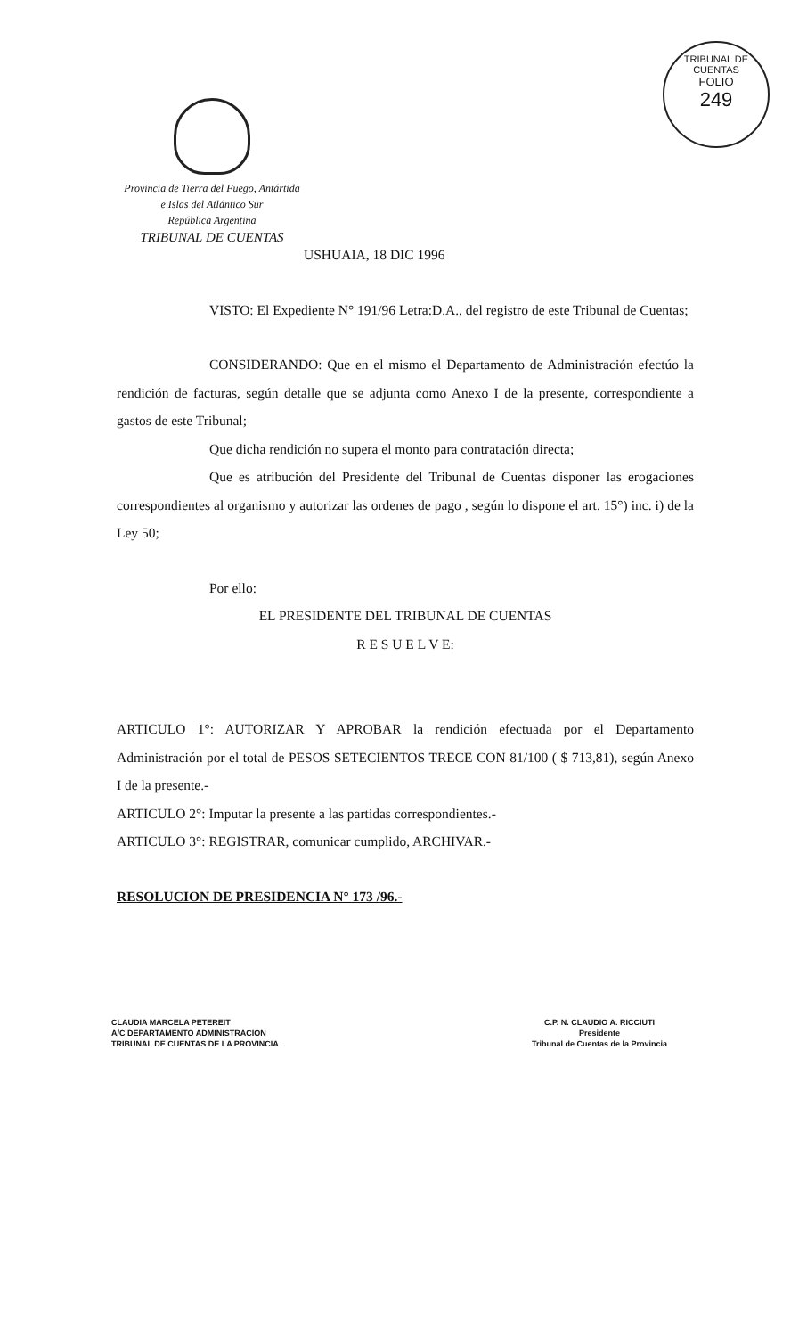Provincia de Tierra del Fuego, Antártida
e Islas del Atlántico Sur
República Argentina
TRIBUNAL DE CUENTAS
TRIBUNAL DE CUENTAS
FOLIO
249
USHUAIA, 18 DIC 1996
VISTO: El Expediente N° 191/96 Letra:D.A., del registro de este Tribunal de Cuentas;
CONSIDERANDO: Que en el mismo el Departamento de Administración efectúo la rendición de facturas, según detalle que se adjunta como Anexo I de la presente, correspondiente a gastos de este Tribunal;
Que dicha rendición no supera el monto para contratación directa;
Que es atribución del Presidente del Tribunal de Cuentas disponer las erogaciones correspondientes al organismo y autorizar las ordenes de pago , según lo dispone el art. 15°) inc. i) de la Ley 50;
Por ello:
EL PRESIDENTE DEL TRIBUNAL DE CUENTAS
R E S U E L V E:
ARTICULO 1°: AUTORIZAR Y APROBAR la rendición efectuada por el Departamento Administración por el total de PESOS SETECIENTOS TRECE CON 81/100 ( $ 713,81), según Anexo I de la presente.-
ARTICULO 2°: Imputar la presente a las partidas correspondientes.-
ARTICULO 3°: REGISTRAR, comunicar cumplido, ARCHIVAR.-
RESOLUCION DE PRESIDENCIA N° 173 /96.-
CLAUDIA MARCELA PETEREIT
A/C DEPARTAMENTO ADMINISTRACION
TRIBUNAL DE CUENTAS DE LA PROVINCIA
C.P. N. CLAUDIO A. RICCIUTI
Presidente
Tribunal de Cuentas de la Provincia